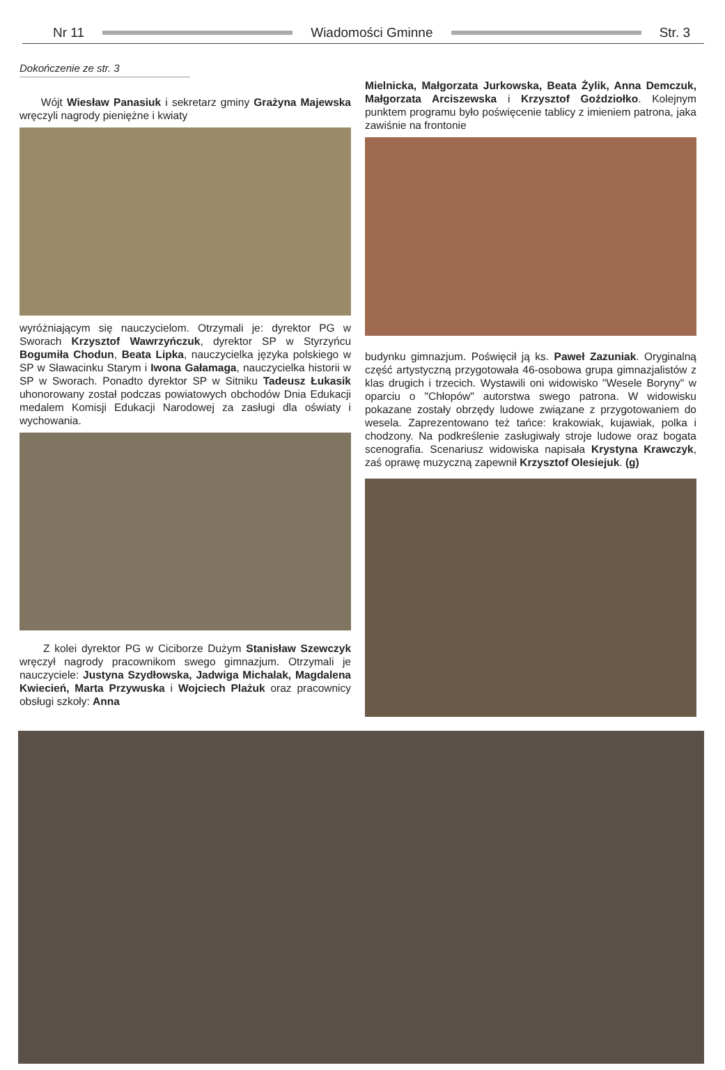Nr 11 Wiadomości Gminne Str. 3
Dokończenie ze str. 3
Wójt Wiesław Panasiuk i sekretarz gminy Grażyna Majewska wręczyli nagrody pieniężne i kwiaty
wyróżniającym się nauczycielom. Otrzymali je: dyrektor PG w Sworach Krzysztof Wawrzyńczuk, dyrektor SP w Styrzyńcu Bogumiła Chodun, Beata Lipka, nauczycielka języka polskiego w SP w Sławacinku Starym i Iwona Gałamaga, nauczycielka historii w SP w Sworach. Ponadto dyrektor SP w Sitniku Tadeusz Łukasik uhonorowany został podczas powiatowych obchodów Dnia Edukacji medalem Komisji Edukacji Narodowej za zasługi dla oświaty i wychowania.
Z kolei dyrektor PG w Ciciborze Dużym Stanisław Szewczyk wręczył nagrody pracownikom swego gimnazjum. Otrzymali je nauczyciele: Justyna Szydłowska, Jadwiga Michalak, Magdalena Kwiecień, Marta Przywuska i Wojciech Plażuk oraz pracownicy obsługi szkoły: Anna
Mielnicka, Małgorzata Jurkowska, Beata Żylik, Anna Demczuk, Małgorzata Arciszewska i Krzysztof Goździołko. Kolejnym punktem programu było poświęcenie tablicy z imieniem patrona, jaka zawiśnie na frontonie
budynku gimnazjum. Poświęcił ją ks. Paweł Zazuniak. Oryginalną część artystyczną przygotowała 46-osobowa grupa gimnazjalistów z klas drugich i trzecich. Wystawili oni widowisko "Wesele Boryny" w oparciu o "Chłopów" autorstwa swego patrona. W widowisku pokazane zostały obrzędy ludowe związane z przygotowaniem do wesela. Zaprezentowano też tańce: krakowiak, kujawiak, polka i chodzony. Na podkreślenie zasługiwały stroje ludowe oraz bogata scenografia. Scenariusz widowiska napisała Krystyna Krawczyk, zaś oprawę muzyczną zapewnił Krzysztof Olesiejuk. (g)